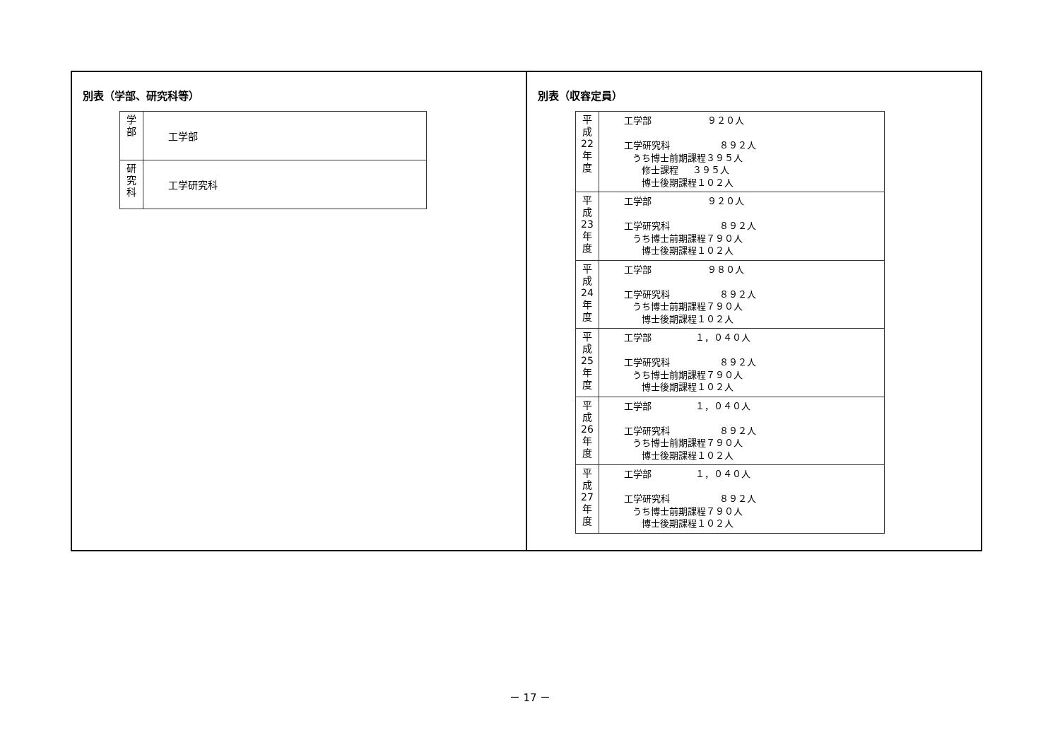別表（学部、研究科等）
| 学 部 | 工学部 |
| 研 究 科 | 工学研究科 |
別表（収容定員）
| 平 成 22 年 度 | 工学部 ９２０人 工学研究科 ８９２人 うち博士前期課程３９５人 修士課程 ３９５人 博士後期課程１０２人 |
| 平 成 23 年 度 | 工学部 ９２０人 工学研究科 ８９２人 うち博士前期課程７９０人 博士後期課程１０２人 |
| 平 成 24 年 度 | 工学部 ９８０人 工学研究科 ８９２人 うち博士前期課程７９０人 博士後期課程１０２人 |
| 平 成 25 年 度 | 工学部 １，０４０人 工学研究科 ８９２人 うち博士前期課程７９０人 博士後期課程１０２人 |
| 平 成 26 年 度 | 工学部 １，０４０人 工学研究科 ８９２人 うち博士前期課程７９０人 博士後期課程１０２人 |
| 平 成 27 年 度 | 工学部 １，０４０人 工学研究科 ８９２人 うち博士前期課程７９０人 博士後期課程１０２人 |
－ 17 －